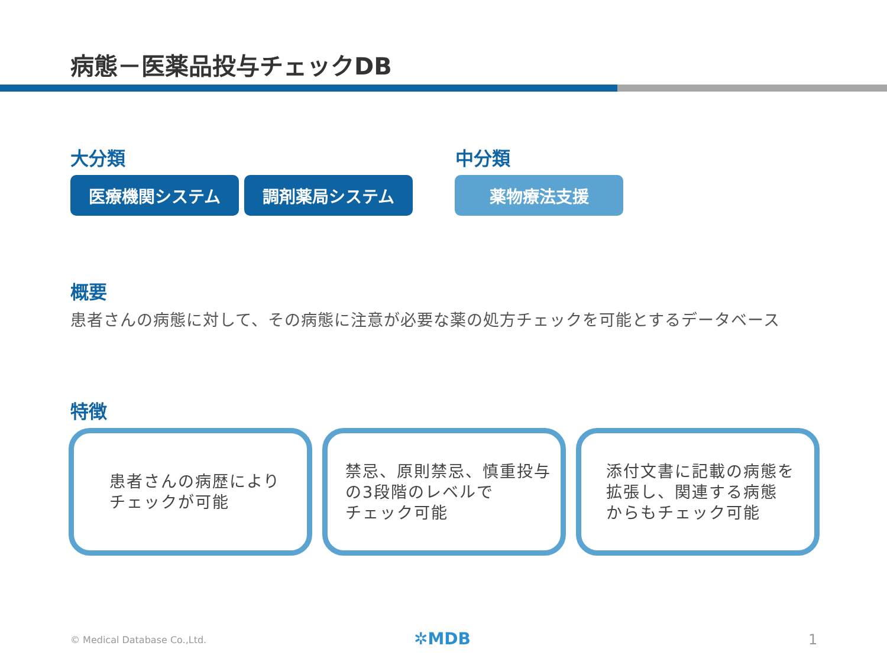病態－医薬品投与チェックDB
大分類 中分類
医療機関システム 調剤薬局システム 薬物療法支援
概要
患者さんの病態に対して、その病態に注意が必要な薬の処方チェックを可能とするデータベース
特徴
患者さんの病歴により
チェックが可能
禁忌、原則禁忌、慎重投与
の3段階のレベルで
チェック可能
添付文書に記載の病態を
拡張し、関連する病態
からもチェック可能
© Medical Database Co.,Ltd. ✲MDB 1